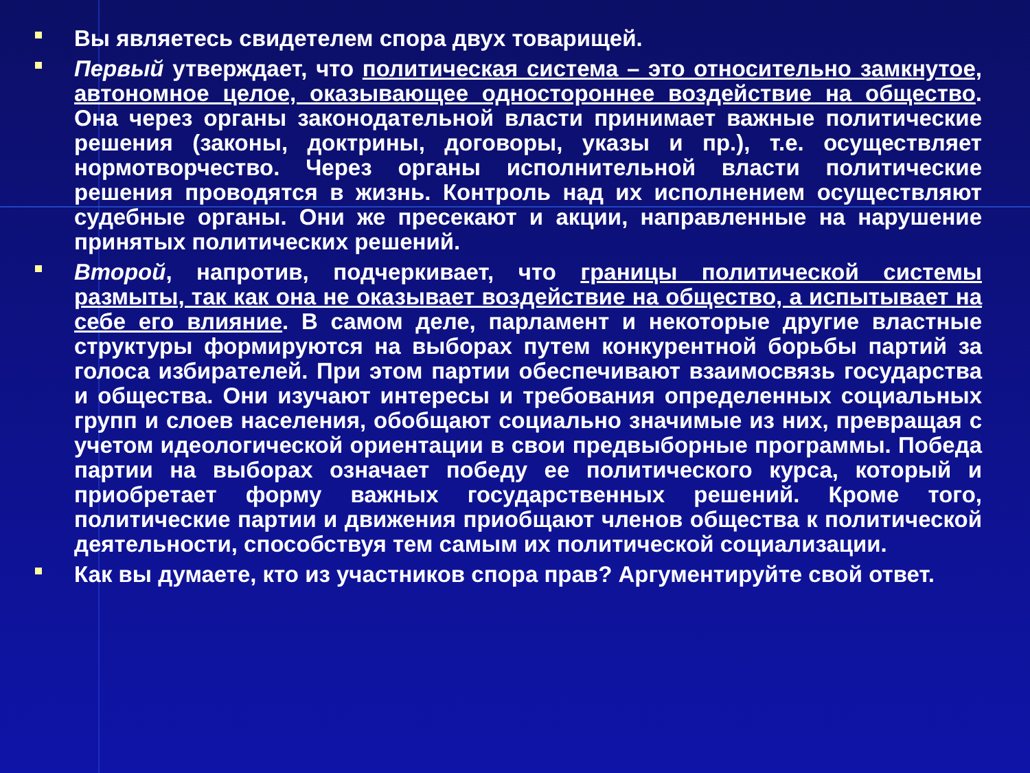Вы являетесь свидетелем спора двух товарищей.
Первый утверждает, что политическая система – это относительно замкнутое, автономное целое, оказывающее одностороннее воздействие на общество. Она через органы законодательной власти принимает важные политические решения (законы, доктрины, договоры, указы и пр.), т.е. осуществляет нормотворчество. Через органы исполнительной власти политические решения проводятся в жизнь. Контроль над их исполнением осуществляют судебные органы. Они же пресекают и акции, направленные на нарушение принятых политических решений.
Второй, напротив, подчеркивает, что границы политической системы размыты, так как она не оказывает воздействие на общество, а испытывает на себе его влияние. В самом деле, парламент и некоторые другие властные структуры формируются на выборах путем конкурентной борьбы партий за голоса избирателей. При этом партии обеспечивают взаимосвязь государства и общества. Они изучают интересы и требования определенных социальных групп и слоев населения, обобщают социально значимые из них, превращая с учетом идеологической ориентации в свои предвыборные программы. Победа партии на выборах означает победу ее политического курса, который и приобретает форму важных государственных решений. Кроме того, политические партии и движения приобщают членов общества к политической деятельности, способствуя тем самым их политической социализации.
Как вы думаете, кто из участников спора прав? Аргументируйте свой ответ.